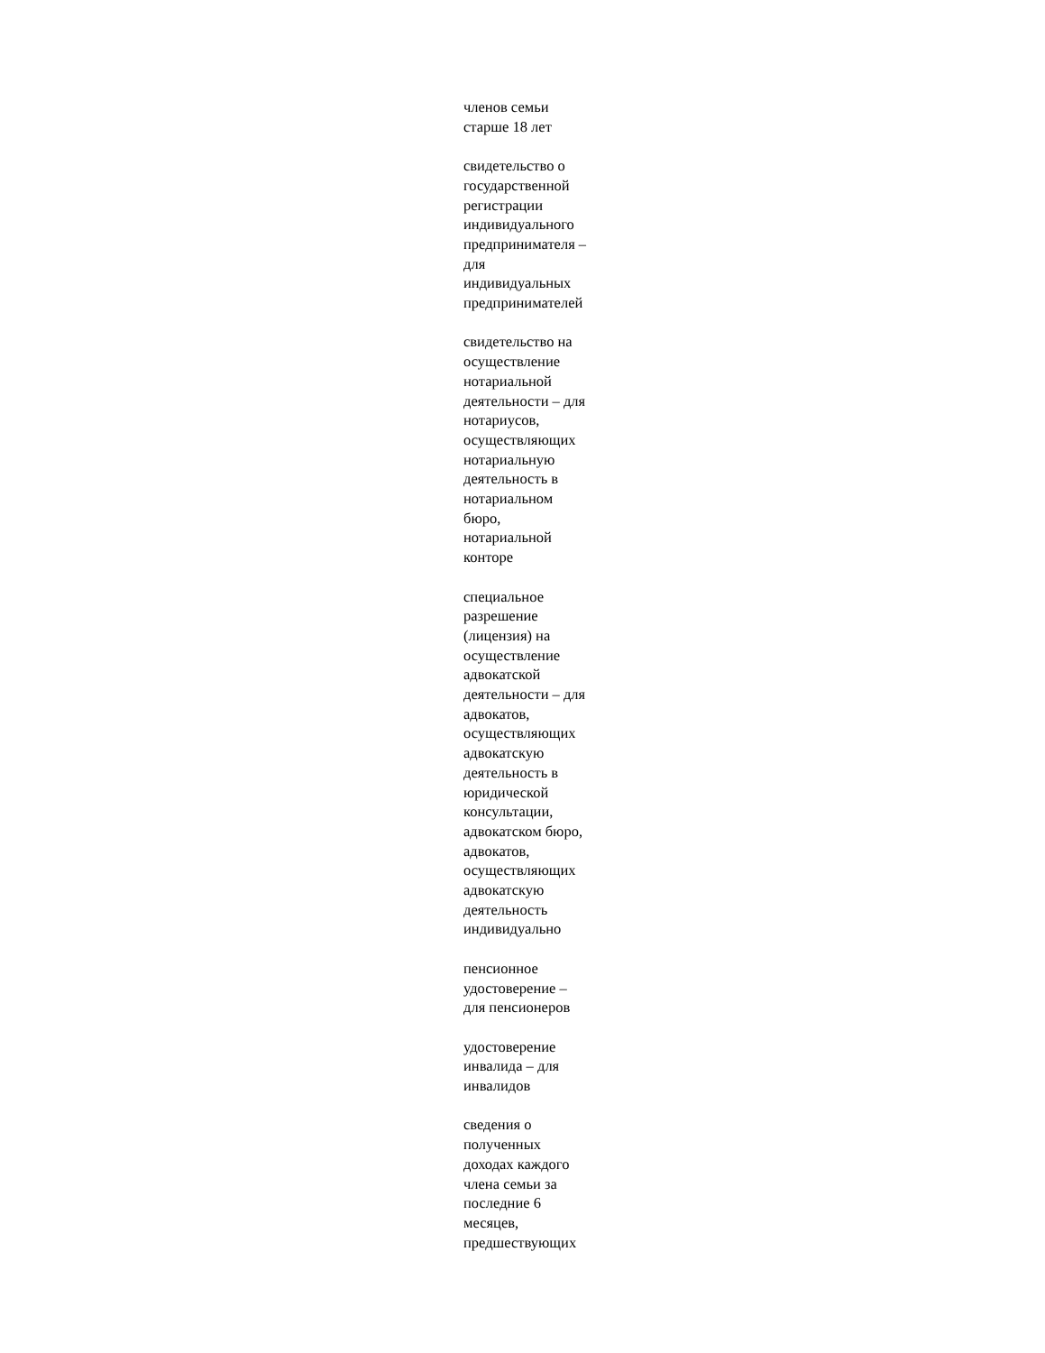членов семьи
старше 18 лет
свидетельство о
государственной
регистрации
индивидуального
предпринимателя –
для
индивидуальных
предпринимателей
свидетельство на
осуществление
нотариальной
деятельности – для
нотариусов,
осуществляющих
нотариальную
деятельность в
нотариальном
бюро,
нотариальной
конторе
специальное
разрешение
(лицензия) на
осуществление
адвокатской
деятельности – для
адвокатов,
осуществляющих
адвокатскую
деятельность в
юридической
консультации,
адвокатском бюро,
адвокатов,
осуществляющих
адвокатскую
деятельность
индивидуально
пенсионное
удостоверение –
для пенсионеров
удостоверение
инвалида – для
инвалидов
сведения о
полученных
доходах каждого
члена семьи за
последние 6
месяцев,
предшествующих